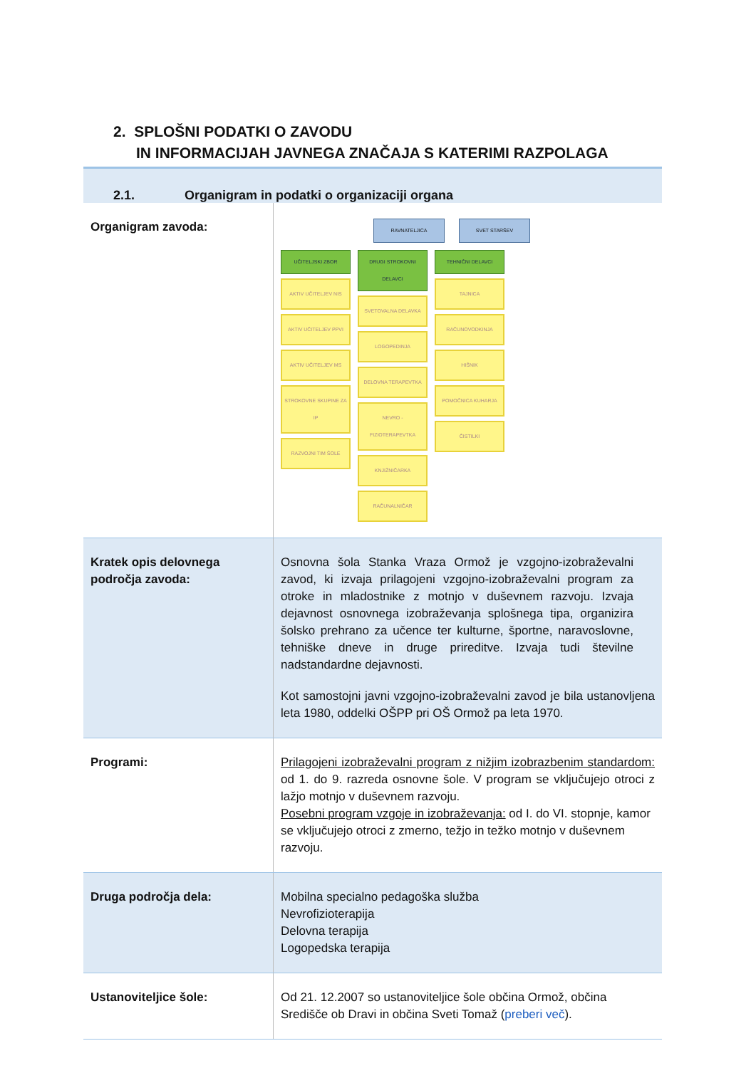2. SPLOŠNI PODATKI O ZAVODU
IN INFORMACIJAH JAVNEGA ZNAČAJA S KATERIMI RAZPOLAGA
2.1. Organigram in podatki o organizaciji organa
| Organigram zavoda: | RAVNATELJICA SVET STARŠEV UČITELJSKI ZBOR AKTIV UČITELJEV NIS AKTIV UČITELJEV PPVI AKTIV UČITELJEV MS STROKOVNE SKUPINE ZA IP RAZVOJNI TIM ŠOLE DRUGI STROKOVNI DELAVCI SVETOVALNA DELAVKA LOGOPEDINJA DELOVNA TERAPEVTKA NEVRO - FIZIOTERAPEVTKA KNJIŽNIČARKA RAČUNALNIČAR TEHNIČNI DELAVCI TAJNICA RAČUNOVODKINJA HIŠNIK POMOČNICA KUHARJA ČISTILKI |
| Kratek opis delovnega področja zavoda: | Osnovna šola Stanka Vraza Ormož je vzgojno-izobraževalni zavod, ki izvaja prilagojeni vzgojno-izobraževalni program za otroke in mladostnike z motnjo v duševnem razvoju. Izvaja dejavnost osnovnega izobraževanja splošnega tipa, organizira šolsko prehrano za učence ter kulturne, športne, naravoslovne, tehniške dneve in druge prireditve. Izvaja tudi številne nadstandardne dejavnosti. Kot samostojni javni vzgojno-izobraževalni zavod je bila ustanovljena leta 1980, oddelki OŠPP pri OŠ Ormož pa leta 1970. |
| Programi: | Prilagojeni izobraževalni program z nižjim izobrazbenim standardom: od 1. do 9. razreda osnovne šole. V program se vključujejo otroci z lažjo motnjo v duševnem razvoju. Posebni program vzgoje in izobraževanja: od I. do VI. stopnje, kamor se vključujejo otroci z zmerno, težjo in težko motnjo v duševnem razvoju. |
| Druga področja dela: | Mobilna specialno pedagoška služba Nevrofizioterapija Delovna terapija Logopedska terapija |
| Ustanoviteljice šole: | Od 21. 12.2007 so ustanoviteljice šole občina Ormož, občina Središče ob Dravi in občina Sveti Tomaž ( preberi več ). |